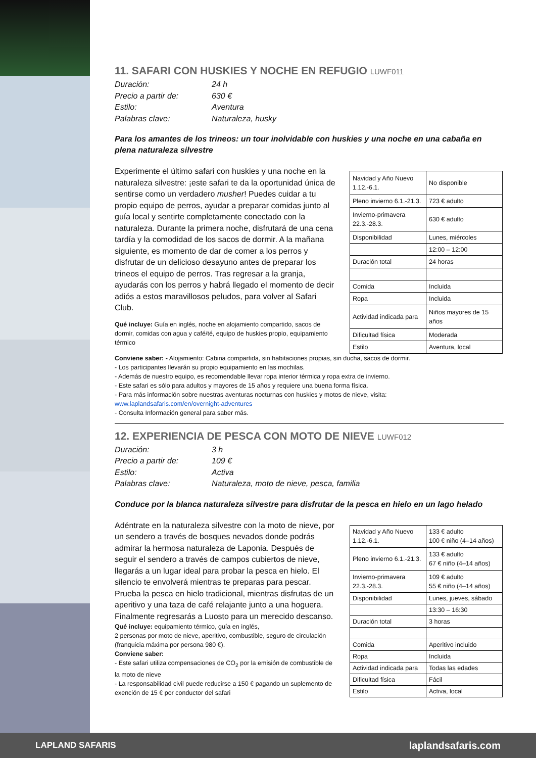11. SAFARI CON HUSKIES Y NOCHE EN REFUGIO LUWF011
Duración: 24 h Precio a partir de: 630 € Estilo: Aventura Palabras clave: Naturaleza, husky
Para los amantes de los trineos: un tour inolvidable con huskies y una noche en una cabaña en plena naturaleza silvestre
Experimente el último safari con huskies y una noche en la naturaleza silvestre: ¡este safari te da la oportunidad única de sentirse como un verdadero musher! Puedes cuidar a tu propio equipo de perros, ayudar a preparar comidas junto al guía local y sentirte completamente conectado con la naturaleza. Durante la primera noche, disfrutará de una cena tardía y la comodidad de los sacos de dormir. A la mañana siguiente, es momento de dar de comer a los perros y disfrutar de un delicioso desayuno antes de preparar los trineos el equipo de perros. Tras regresar a la granja, ayudarás con los perros y habrá llegado el momento de decir adiós a estos maravillosos peludos, para volver al Safari Club.
Qué incluye: Guía en inglés, noche en alojamiento compartido, sacos de dormir, comidas con agua y café/té, equipo de huskies propio, equipamiento térmico
| Navidad y Año Nuevo 1.12.-6.1. | No disponible |
| Pleno invierno 6.1.-21.3. | 723 € adulto |
| Invierno-primavera 22.3.-28.3. | 630 € adulto |
| Disponibilidad | Lunes, miércoles |
| | 12:00 – 12:00 |
| Duración total | 24 horas |
| Comida | Incluida |
| Ropa | Incluida |
| Actividad indicada para | Niños mayores de 15 años |
| Dificultad física | Moderada |
| Estilo | Aventura, local |
Conviene saber: - Alojamiento: Cabina compartida, sin habitaciones propias, sin ducha, sacos de dormir.
- Los participantes llevarán su propio equipamiento en las mochilas.
- Además de nuestro equipo, es recomendable llevar ropa interior térmica y ropa extra de invierno.
- Este safari es sólo para adultos y mayores de 15 años y requiere una buena forma física.
- Para más información sobre nuestras aventuras nocturnas con huskies y motos de nieve, visita:
www.laplandsafaris.com/en/overnight-adventures
- Consulta Información general para saber más.
12. EXPERIENCIA DE PESCA CON MOTO DE NIEVE LUWF012
Duración: 3 h Precio a partir de: 109 € Estilo: Activa Palabras clave: Naturaleza, moto de nieve, pesca, familia
Conduce por la blanca naturaleza silvestre para disfrutar de la pesca en hielo en un lago helado
Adéntrate en la naturaleza silvestre con la moto de nieve, por un sendero a través de bosques nevados donde podrás admirar la hermosa naturaleza de Laponia. Después de seguir el sendero a través de campos cubiertos de nieve, llegarás a un lugar ideal para probar la pesca en hielo. El silencio te envolverá mientras te preparas para pescar. Prueba la pesca en hielo tradicional, mientras disfrutas de un aperitivo y una taza de café relajante junto a una hoguera. Finalmente regresarás a Luosto para un merecido descanso.
Qué incluye: equipamiento térmico, guía en inglés,
2 personas por moto de nieve, aperitivo, combustible, seguro de circulación (franquicia máxima por persona 980 €).
Conviene saber:
- Este safari utiliza compensaciones de CO<sub>2</sub> por la emisión de combustible de la moto de nieve
- La responsabilidad civil puede reducirse a 150 € pagando un suplemento de exención de 15 € por conductor del safari
| Navidad y Año Nuevo 1.12.-6.1. | 133 € adulto 100 € niño (4–14 años) |
| Pleno invierno 6.1.-21.3. | 133 € adulto 67 € niño (4–14 años) |
| Invierno-primavera 22.3.-28.3. | 109 € adulto 55 € niño (4–14 años) |
| Disponibilidad | Lunes, jueves, sábado |
| | 13:30 – 16:30 |
| Duración total | 3 horas |
| Comida | Aperitivo incluido |
| Ropa | Incluida |
| Actividad indicada para | Todas las edades |
| Dificultad física | Fácil |
| Estilo | Activa, local |
LAPLAND SAFARIS laplandsafaris.com